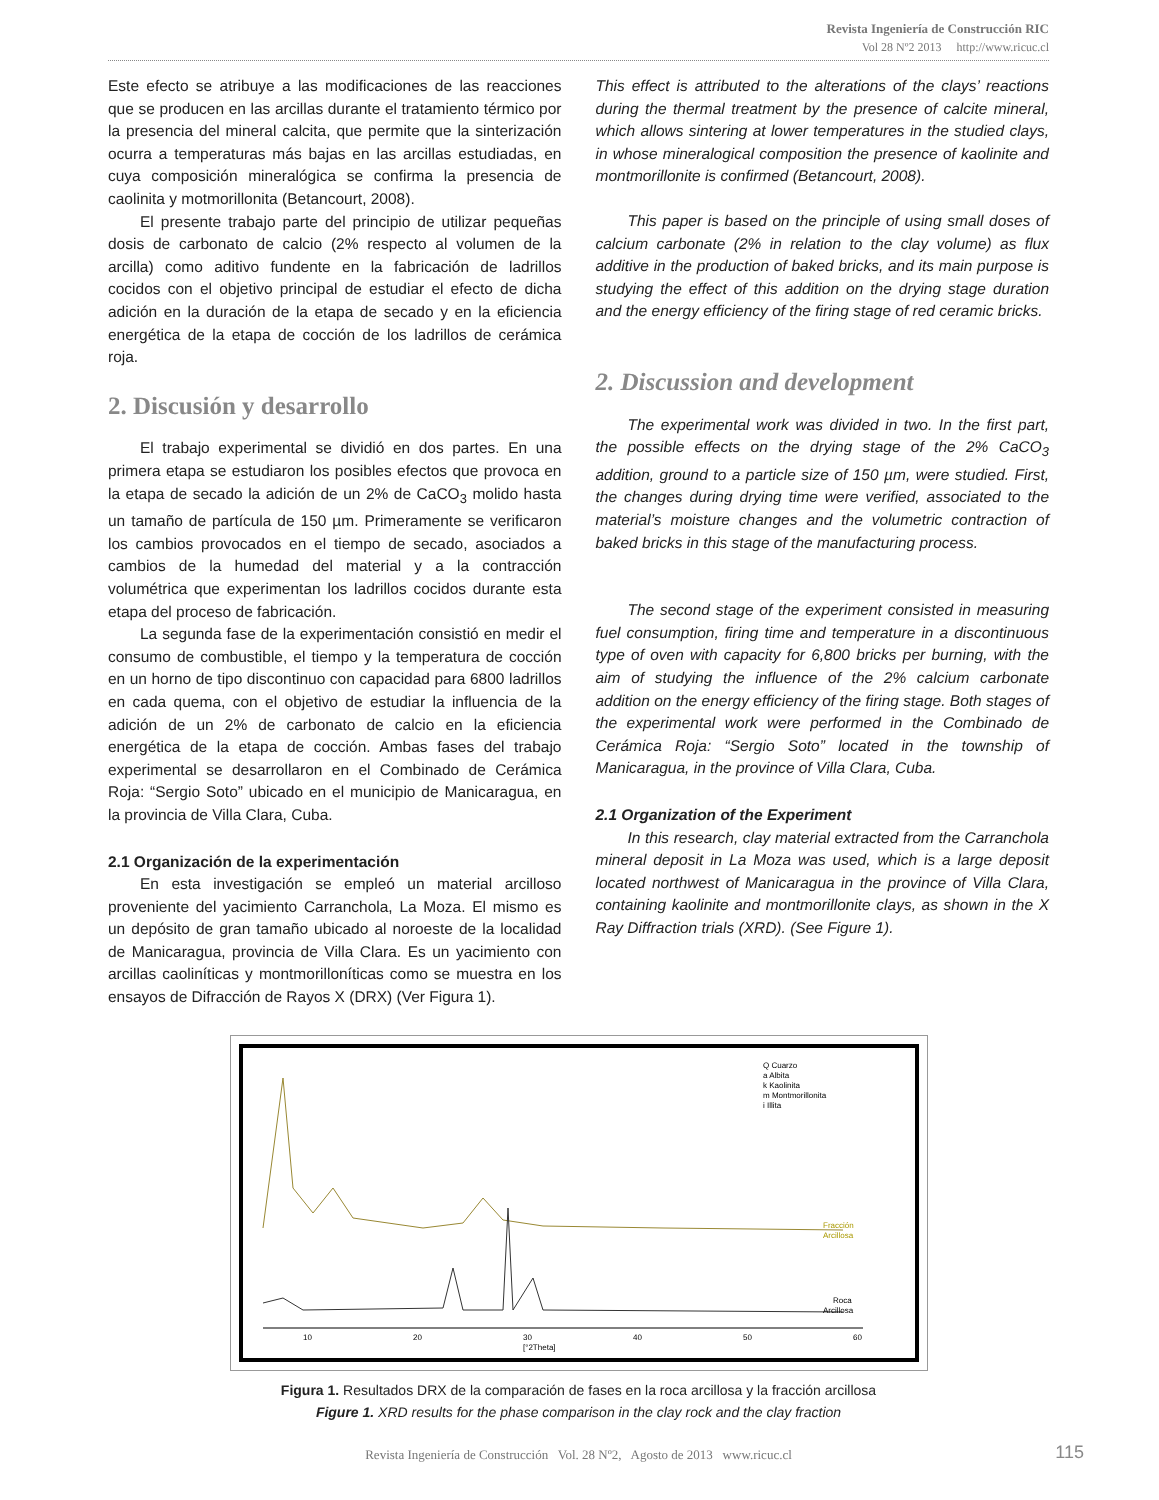Revista Ingeniería de Construcción RIC
Vol 28 Nº2 2013 http://www.ricuc.cl
Este efecto se atribuye a las modificaciones de las reacciones que se producen en las arcillas durante el tratamiento térmico por la presencia del mineral calcita, que permite que la sinterización ocurra a temperaturas más bajas en las arcillas estudiadas, en cuya composición mineralógica se confirma la presencia de caolinita y motmorillonita (Betancourt, 2008).
El presente trabajo parte del principio de utilizar pequeñas dosis de carbonato de calcio (2% respecto al volumen de la arcilla) como aditivo fundente en la fabricación de ladrillos cocidos con el objetivo principal de estudiar el efecto de dicha adición en la duración de la etapa de secado y en la eficiencia energética de la etapa de cocción de los ladrillos de cerámica roja.
2. Discusión y desarrollo
El trabajo experimental se dividió en dos partes. En una primera etapa se estudiaron los posibles efectos que provoca en la etapa de secado la adición de un 2% de CaCO<sub>3</sub> molido hasta un tamaño de partícula de 150 µm. Primeramente se verificaron los cambios provocados en el tiempo de secado, asociados a cambios de la humedad del material y a la contracción volumétrica que experimentan los ladrillos cocidos durante esta etapa del proceso de fabricación.
La segunda fase de la experimentación consistió en medir el consumo de combustible, el tiempo y la temperatura de cocción en un horno de tipo discontinuo con capacidad para 6800 ladrillos en cada quema, con el objetivo de estudiar la influencia de la adición de un 2% de carbonato de calcio en la eficiencia energética de la etapa de cocción. Ambas fases del trabajo experimental se desarrollaron en el Combinado de Cerámica Roja: “Sergio Soto” ubicado en el municipio de Manicaragua, en la provincia de Villa Clara, Cuba.
2.1 Organización de la experimentación
En esta investigación se empleó un material arcilloso proveniente del yacimiento Carranchola, La Moza. El mismo es un depósito de gran tamaño ubicado al noroeste de la localidad de Manicaragua, provincia de Villa Clara. Es un yacimiento con arcillas caoliníticas y montmorilloníticas como se muestra en los ensayos de Difracción de Rayos X (DRX) (Ver Figura 1).
This effect is attributed to the alterations of the clays’ reactions during the thermal treatment by the presence of calcite mineral, which allows sintering at lower temperatures in the studied clays, in whose mineralogical composition the presence of kaolinite and montmorillonite is confirmed (Betancourt, 2008).
This paper is based on the principle of using small doses of calcium carbonate (2% in relation to the clay volume) as flux additive in the production of baked bricks, and its main purpose is studying the effect of this addition on the drying stage duration and the energy efficiency of the firing stage of red ceramic bricks.
2. Discussion and development
The experimental work was divided in two. In the first part, the possible effects on the drying stage of the 2% CaCO<sub>3</sub> addition, ground to a particle size of 150 µm, were studied. First, the changes during drying time were verified, associated to the material’s moisture changes and the volumetric contraction of baked bricks in this stage of the manufacturing process.
The second stage of the experiment consisted in measuring fuel consumption, firing time and temperature in a discontinuous type of oven with capacity for 6,800 bricks per burning, with the aim of studying the influence of the 2% calcium carbonate addition on the energy efficiency of the firing stage. Both stages of the experimental work were performed in the Combinado de Cerámica Roja: “Sergio Soto” located in the township of Manicaragua, in the province of Villa Clara, Cuba.
2.1 Organization of the Experiment
In this research, clay material extracted from the Carranchola mineral deposit in La Moza was used, which is a large deposit located northwest of Manicaragua in the province of Villa Clara, containing kaolinite and montmorillonite clays, as shown in the X Ray Diffraction trials (XRD). (See Figure 1).
10
20
30
40
50
60
[°2Theta]
Q Cuarzo
a Albita
k Kaolinita
m Montmorillonita
i Illita
Fracción
Arcillosa
Roca
Arcillosa
Figura 1. Resultados DRX de la comparación de fases en la roca arcillosa y la fracción arcillosa
Figure 1. XRD results for the phase comparison in the clay rock and the clay fraction
Revista Ingeniería de Construcción Vol. 28 Nº2, Agosto de 2013 www.ricuc.cl
115